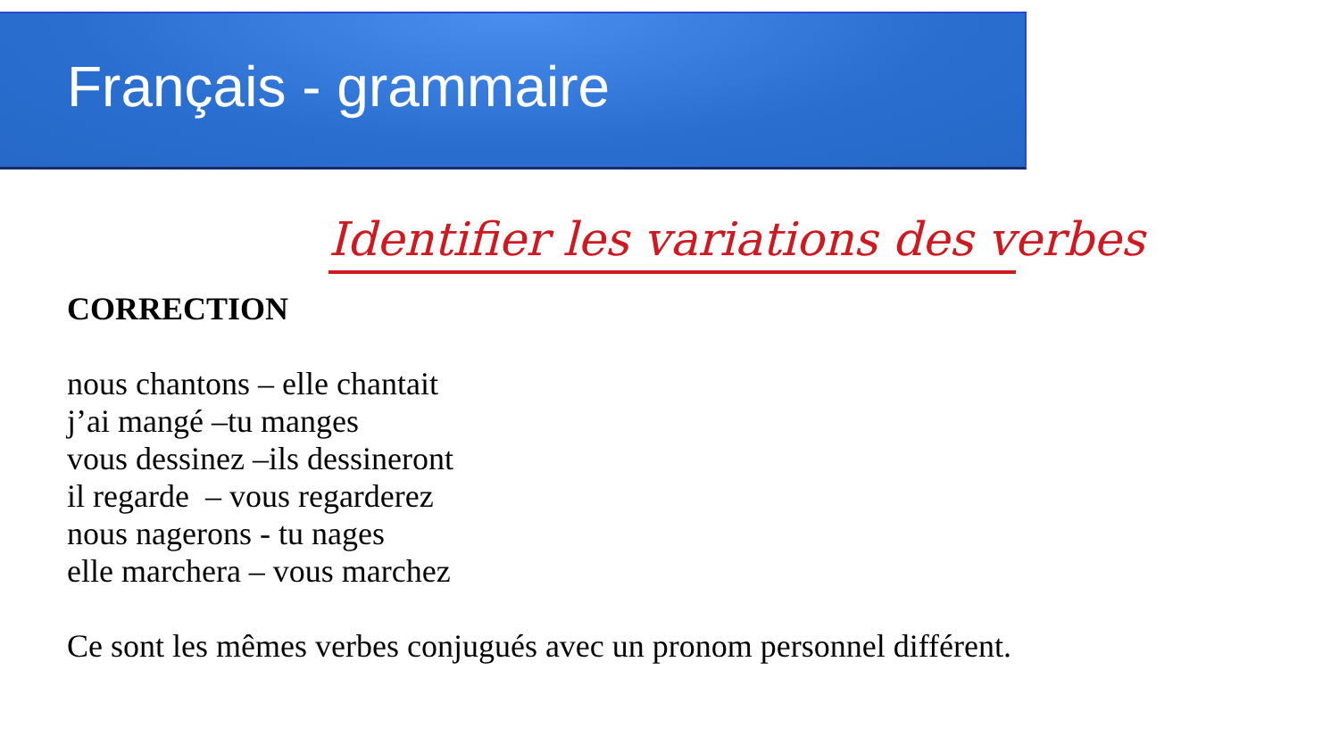Français - grammaire
Identifier les variations des verbes
CORRECTION
nous chantons – elle chantait
j’ai mangé –tu manges
vous dessinez –ils dessineront
il regarde – vous regarderez
nous nagerons - tu nages
elle marchera – vous marchez
Ce sont les mêmes verbes conjugués avec un pronom personnel différent.